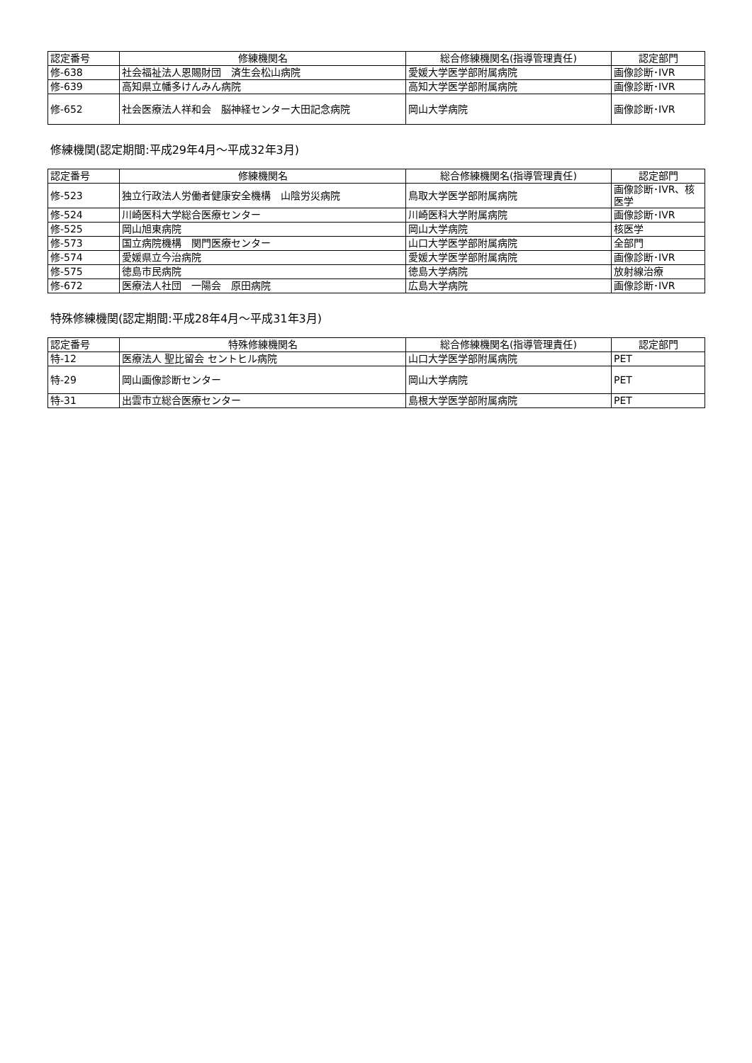| 認定番号 | 修練機関名 | 総合修練機関名(指導管理責任) | 認定部門 |
| --- | --- | --- | --- |
| 修-638 | 社会福祉法人恩賜財団 済生会松山病院 | 愛媛大学医学部附属病院 | 画像診断･IVR |
| 修-639 | 高知県立幡多けんみん病院 | 高知大学医学部附属病院 | 画像診断･IVR |
| 修-652 | 社会医療法人祥和会 脳神経センター大田記念病院 | 岡山大学病院 | 画像診断･IVR |
修練機関(認定期間:平成29年4月～平成32年3月)
| 認定番号 | 修練機関名 | 総合修練機関名(指導管理責任) | 認定部門 |
| --- | --- | --- | --- |
| 修-523 | 独立行政法人労働者健康安全機構 山陰労災病院 | 鳥取大学医学部附属病院 | 画像診断･IVR、核医学 |
| 修-524 | 川崎医科大学総合医療センター | 川崎医科大学附属病院 | 画像診断･IVR |
| 修-525 | 岡山旭東病院 | 岡山大学病院 | 核医学 |
| 修-573 | 国立病院機構 関門医療センター | 山口大学医学部附属病院 | 全部門 |
| 修-574 | 愛媛県立今治病院 | 愛媛大学医学部附属病院 | 画像診断･IVR |
| 修-575 | 徳島市民病院 | 徳島大学病院 | 放射線治療 |
| 修-672 | 医療法人社団 一陽会 原田病院 | 広島大学病院 | 画像診断･IVR |
特殊修練機関(認定期間:平成28年4月～平成31年3月)
| 認定番号 | 特殊修練機関名 | 総合修練機関名(指導管理責任) | 認定部門 |
| --- | --- | --- | --- |
| 特-12 | 医療法人 聖比留会 セントヒル病院 | 山口大学医学部附属病院 | PET |
| 特-29 | 岡山画像診断センター | 岡山大学病院 | PET |
| 特-31 | 出雲市立総合医療センター | 島根大学医学部附属病院 | PET |